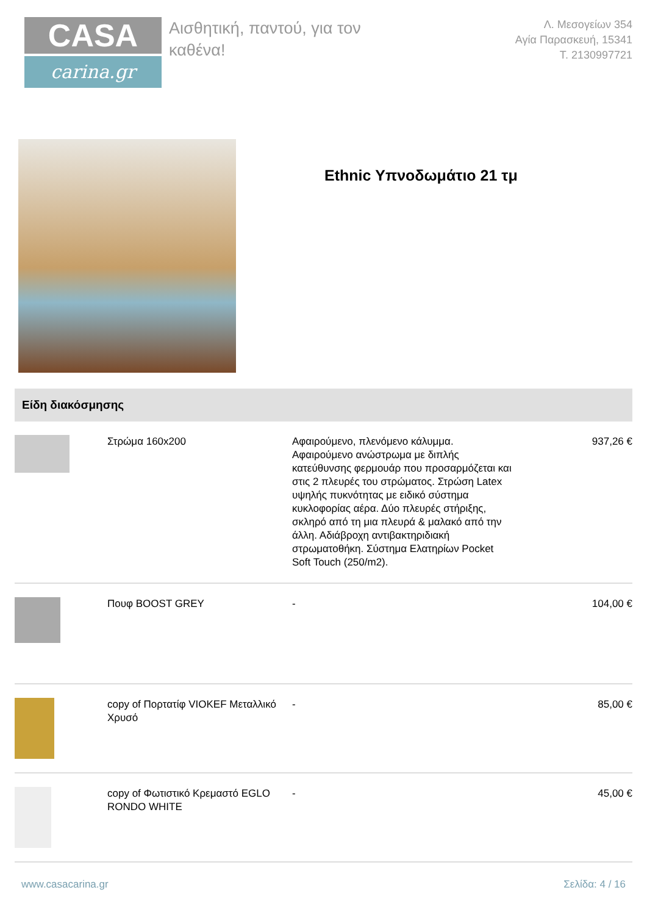CASA
carina.gr
Αισθητική, παντού, για τον καθένα!
Λ. Μεσογείων 354
Αγία Παρασκευή, 15341
Τ. 2130997721
Ethnic Υπνοδωμάτιο 21 τμ
Είδη διακόσμησης
| | Στρώμα 160x200 | Αφαιρούμενο, πλενόμενο κάλυμμα. Αφαιρούμενο ανώστρωμα με διπλής κατεύθυνσης φερμουάρ που προσαρμόζεται και στις 2 πλευρές του στρώματος. Στρώση Latex υψηλής πυκνότητας με ειδικό σύστημα κυκλοφορίας αέρα. Δύο πλευρές στήριξης, σκληρό από τη μια πλευρά & μαλακό από την άλλη. Αδιάβροχη αντιβακτηριδιακή στρωματοθήκη. Σύστημα Ελατηρίων Pocket Soft Touch (250/m2). | 937,26 € |
| | Πουφ BOOST GREY | - | 104,00 € |
| | copy of Πορτατίφ VIOKEF Μεταλλικό Χρυσό | - | 85,00 € |
| | copy of Φωτιστικό Κρεμαστό EGLO RONDO WHITE | - | 45,00 € |
www.casacarina.gr Σελίδα: 4 / 16